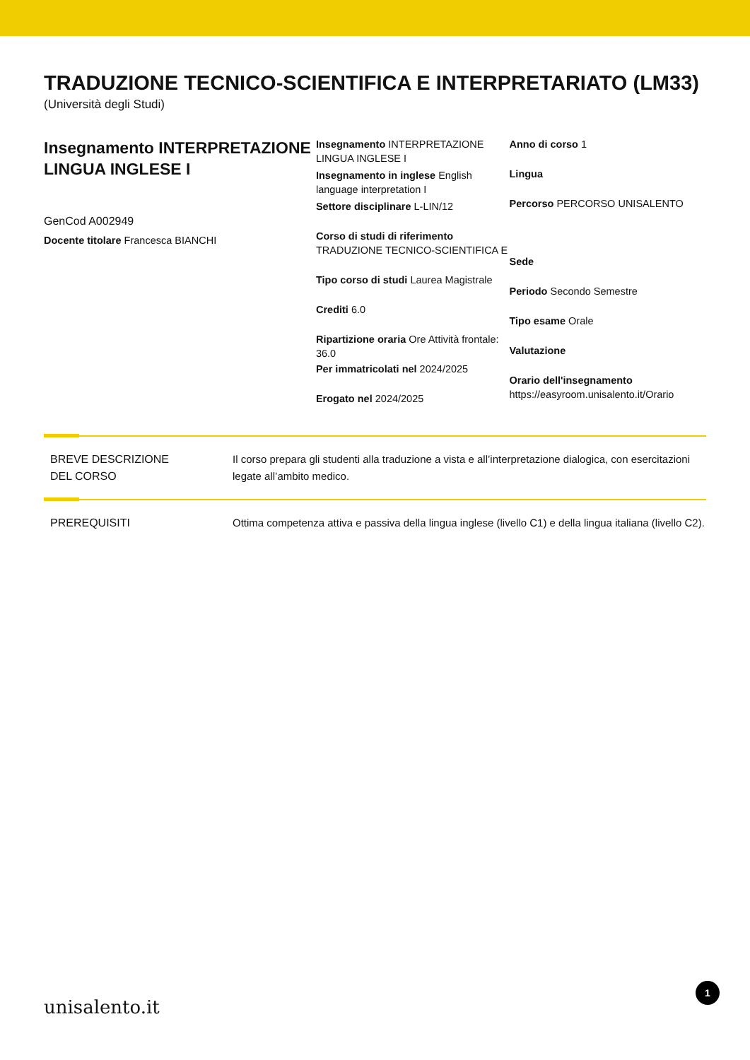TRADUZIONE TECNICO-SCIENTIFICA E INTERPRETARIATO (LM33)
(Università degli Studi)
Insegnamento INTERPRETAZIONE LINGUA INGLESE I
GenCod A002949
Docente titolare Francesca BIANCHI
Insegnamento INTERPRETAZIONE LINGUA INGLESE I
Insegnamento in inglese English language interpretation I
Settore disciplinare L-LIN/12
Corso di studi di riferimento TRADUZIONE TECNICO-SCIENTIFICA E
Tipo corso di studi Laurea Magistrale
Crediti 6.0
Ripartizione oraria Ore Attività frontale: 36.0
Per immatricolati nel 2024/2025
Erogato nel 2024/2025
Anno di corso 1
Lingua
Percorso PERCORSO UNISALENTO
Sede
Periodo Secondo Semestre
Tipo esame Orale
Valutazione
Orario dell'insegnamento
https://easyroom.unisalento.it/Orario
BREVE DESCRIZIONE
DEL CORSO
Il corso prepara gli studenti alla traduzione a vista e all’interpretazione dialogica, con esercitazioni legate all’ambito medico.
PREREQUISITI Ottima competenza attiva e passiva della lingua inglese (livello C1) e della lingua italiana (livello C2).
unisalento.it 1